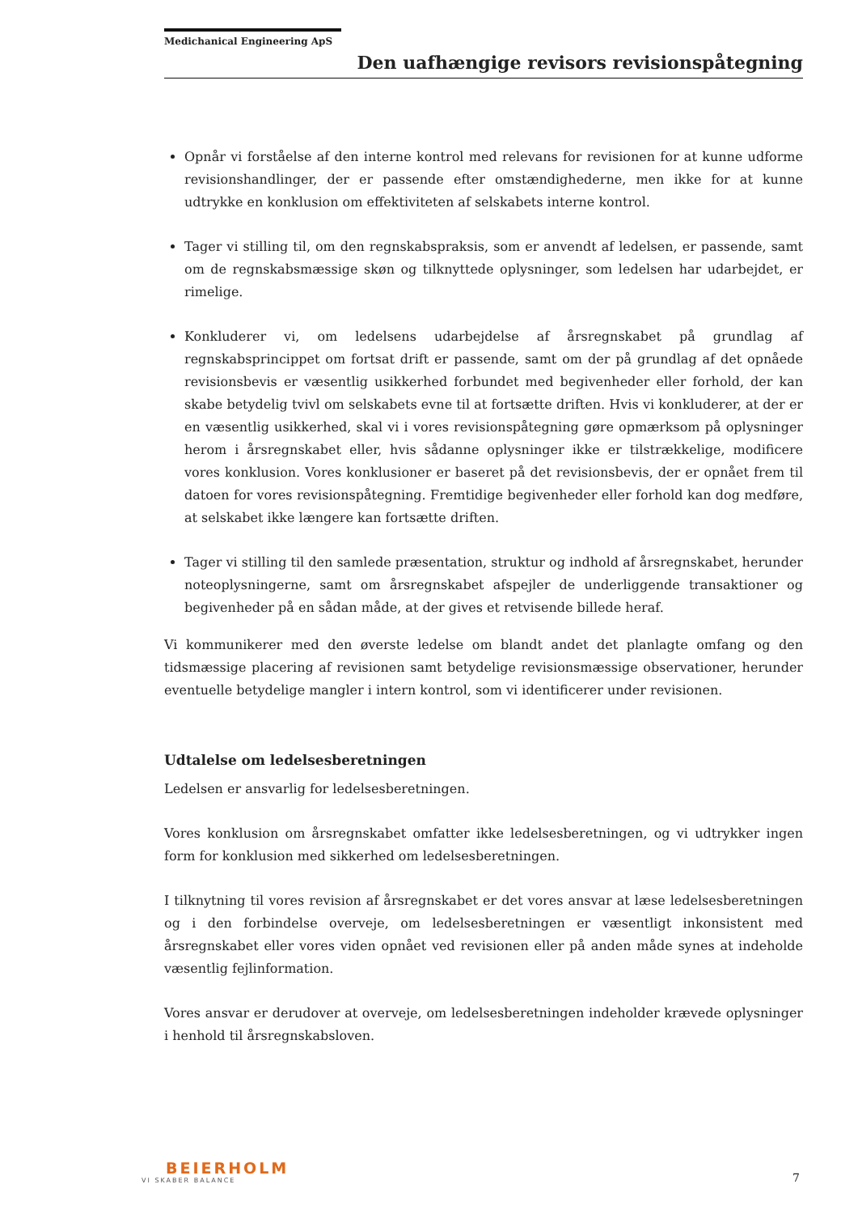Medichanical Engineering ApS
Den uafhængige revisors revisionspåtegning
Opnår vi forståelse af den interne kontrol med relevans for revisionen for at kunne udforme revisionshandlinger, der er passende efter omstændighederne, men ikke for at kunne udtrykke en konklusion om effektiviteten af selskabets interne kontrol.
Tager vi stilling til, om den regnskabspraksis, som er anvendt af ledelsen, er passende, samt om de regnskabsmæssige skøn og tilknyttede oplysninger, som ledelsen har udarbejdet, er rimelige.
Konkluderer vi, om ledelsens udarbejdelse af årsregnskabet på grundlag af regnskabsprincippet om fortsat drift er passende, samt om der på grundlag af det opnåede revisionsbevis er væsentlig usikkerhed forbundet med begivenheder eller forhold, der kan skabe betydelig tvivl om selskabets evne til at fortsætte driften. Hvis vi konkluderer, at der er en væsentlig usikkerhed, skal vi i vores revisionspåtegning gøre opmærksom på oplysninger herom i årsregnskabet eller, hvis sådanne oplysninger ikke er tilstrækkelige, modificere vores konklusion. Vores konklusioner er baseret på det revisionsbevis, der er opnået frem til datoen for vores revisionspåtegning. Fremtidige begivenheder eller forhold kan dog medføre, at selskabet ikke længere kan fortsætte driften.
Tager vi stilling til den samlede præsentation, struktur og indhold af årsregnskabet, herunder noteoplysningerne, samt om årsregnskabet afspejler de underliggende transaktioner og begivenheder på en sådan måde, at der gives et retvisende billede heraf.
Vi kommunikerer med den øverste ledelse om blandt andet det planlagte omfang og den tidsmæssige placering af revisionen samt betydelige revisionsmæssige observationer, herunder eventuelle betydelige mangler i intern kontrol, som vi identificerer under revisionen.
Udtalelse om ledelsesberetningen
Ledelsen er ansvarlig for ledelsesberetningen.
Vores konklusion om årsregnskabet omfatter ikke ledelsesberetningen, og vi udtrykker ingen form for konklusion med sikkerhed om ledelsesberetningen.
I tilknytning til vores revision af årsregnskabet er det vores ansvar at læse ledelsesberetningen og i den forbindelse overveje, om ledelsesberetningen er væsentligt inkonsistent med årsregnskabet eller vores viden opnået ved revisionen eller på anden måde synes at indeholde væsentlig fejlinformation.
Vores ansvar er derudover at overveje, om ledelsesberetningen indeholder krævede oplysninger i henhold til årsregnskabsloven.
BEIERHOLM
VI SKABER BALANCE
7